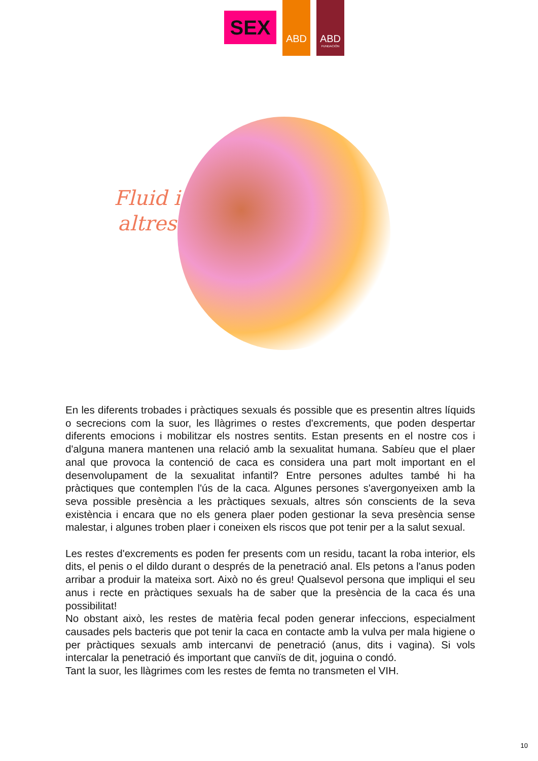SEX
ABD ABD
FUNDACIÓN
Fluid i
altres
En les diferents trobades i pràctiques sexuals és possible que es presentin altres líquids o secrecions com la suor, les llàgrimes o restes d'excrements, que poden despertar diferents emocions i mobilitzar els nostres sentits. Estan presents en el nostre cos i d'alguna manera mantenen una relació amb la sexualitat humana. Sabíeu que el plaer anal que provoca la contenció de caca es considera una part molt important en el desenvolupament de la sexualitat infantil? Entre persones adultes també hi ha pràctiques que contemplen l'ús de la caca. Algunes persones s'avergonyeixen amb la seva possible presència a les pràctiques sexuals, altres són conscients de la seva existència i encara que no els genera plaer poden gestionar la seva presència sense malestar, i algunes troben plaer i coneixen els riscos que pot tenir per a la salut sexual.
Les restes d'excrements es poden fer presents com un residu, tacant la roba interior, els dits, el penis o el dildo durant o després de la penetració anal. Els petons a l'anus poden arribar a produir la mateixa sort. Això no és greu! Qualsevol persona que impliqui el seu anus i recte en pràctiques sexuals ha de saber que la presència de la caca és una possibilitat!
No obstant això, les restes de matèria fecal poden generar infeccions, especialment causades pels bacteris que pot tenir la caca en contacte amb la vulva per mala higiene o per pràctiques sexuals amb intercanvi de penetració (anus, dits i vagina). Si vols intercalar la penetració és important que canviïs de dit, joguina o condó.
Tant la suor, les llàgrimes com les restes de femta no transmeten el VIH.
10